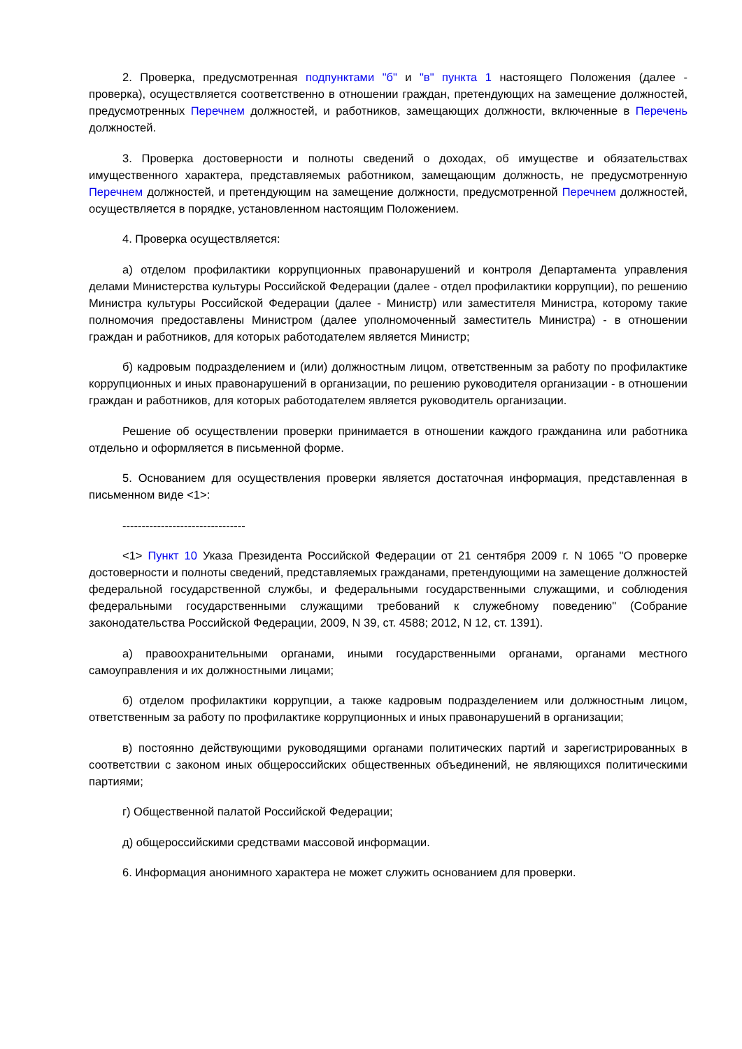2. Проверка, предусмотренная подпунктами "б" и "в" пункта 1 настоящего Положения (далее - проверка), осуществляется соответственно в отношении граждан, претендующих на замещение должностей, предусмотренных Перечнем должностей, и работников, замещающих должности, включенные в Перечень должностей.
3. Проверка достоверности и полноты сведений о доходах, об имуществе и обязательствах имущественного характера, представляемых работником, замещающим должность, не предусмотренную Перечнем должностей, и претендующим на замещение должности, предусмотренной Перечнем должностей, осуществляется в порядке, установленном настоящим Положением.
4. Проверка осуществляется:
а) отделом профилактики коррупционных правонарушений и контроля Департамента управления делами Министерства культуры Российской Федерации (далее - отдел профилактики коррупции), по решению Министра культуры Российской Федерации (далее - Министр) или заместителя Министра, которому такие полномочия предоставлены Министром (далее уполномоченный заместитель Министра) - в отношении граждан и работников, для которых работодателем является Министр;
б) кадровым подразделением и (или) должностным лицом, ответственным за работу по профилактике коррупционных и иных правонарушений в организации, по решению руководителя организации - в отношении граждан и работников, для которых работодателем является руководитель организации.
Решение об осуществлении проверки принимается в отношении каждого гражданина или работника отдельно и оформляется в письменной форме.
5. Основанием для осуществления проверки является достаточная информация, представленная в письменном виде <1>:
--------------------------------
<1> Пункт 10 Указа Президента Российской Федерации от 21 сентября 2009 г. N 1065 "О проверке достоверности и полноты сведений, представляемых гражданами, претендующими на замещение должностей федеральной государственной службы, и федеральными государственными служащими, и соблюдения федеральными государственными служащими требований к служебному поведению" (Собрание законодательства Российской Федерации, 2009, N 39, ст. 4588; 2012, N 12, ст. 1391).
а) правоохранительными органами, иными государственными органами, органами местного самоуправления и их должностными лицами;
б) отделом профилактики коррупции, а также кадровым подразделением или должностным лицом, ответственным за работу по профилактике коррупционных и иных правонарушений в организации;
в) постоянно действующими руководящими органами политических партий и зарегистрированных в соответствии с законом иных общероссийских общественных объединений, не являющихся политическими партиями;
г) Общественной палатой Российской Федерации;
д) общероссийскими средствами массовой информации.
6. Информация анонимного характера не может служить основанием для проверки.